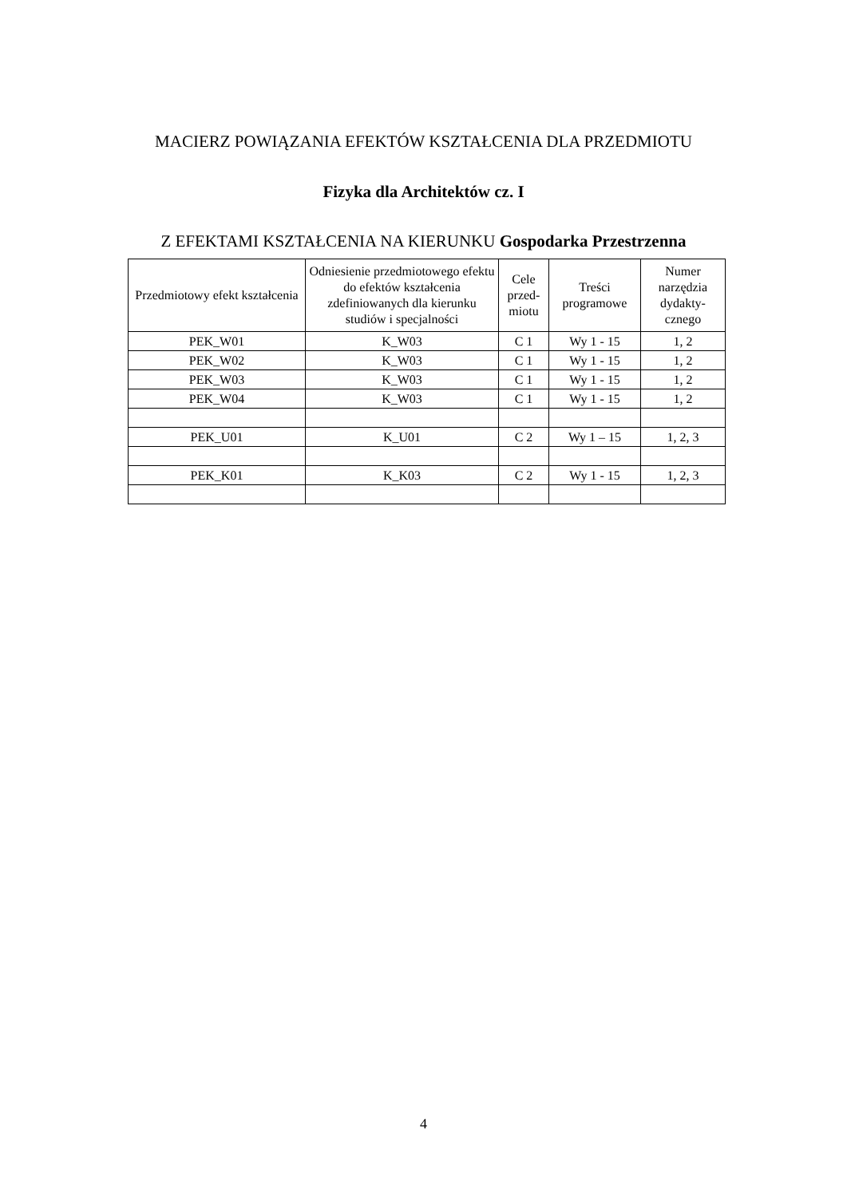MACIERZ POWIĄZANIA EFEKTÓW KSZTAŁCENIA DLA PRZEDMIOTU
Fizyka dla Architektów cz. I
Z EFEKTAMI KSZTAŁCENIA NA KIERUNKU Gospodarka Przestrzenna
| Przedmiotowy efekt kształcenia | Odniesienie przedmiotowego efektu do efektów kształcenia zdefiniowanych dla kierunku studiów i specjalności | Cele przed-miotu | Treści programowe | Numer narzędzia dydakty-cznego |
| --- | --- | --- | --- | --- |
| PEK_W01 | K_W03 | C 1 | Wy 1 - 15 | 1, 2 |
| PEK_W02 | K_W03 | C 1 | Wy 1 - 15 | 1, 2 |
| PEK_W03 | K_W03 | C 1 | Wy 1 - 15 | 1, 2 |
| PEK_W04 | K_W03 | C 1 | Wy 1 - 15 | 1, 2 |
| PEK_U01 | K_U01 | C 2 | Wy 1 – 15 | 1, 2, 3 |
| PEK_K01 | K_K03 | C 2 | Wy 1 - 15 | 1, 2, 3 |
4